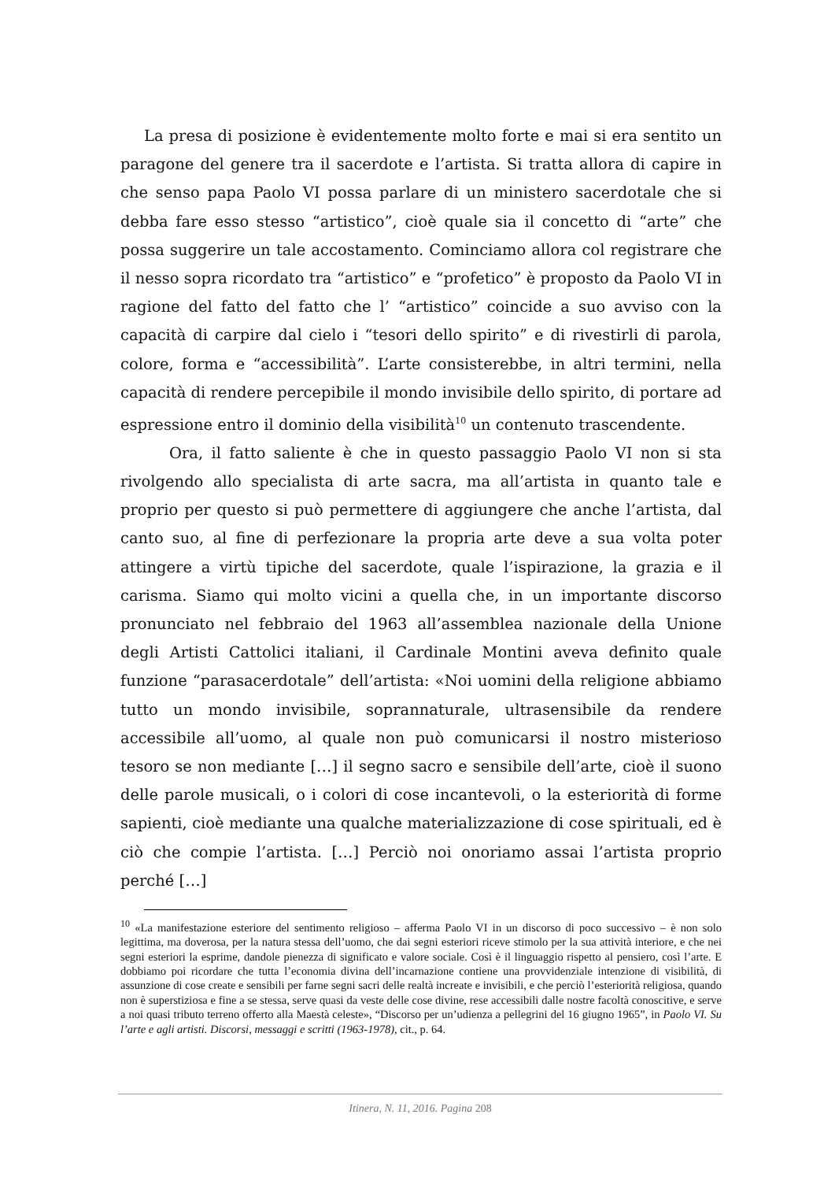La presa di posizione è evidentemente molto forte e mai si era sentito un paragone del genere tra il sacerdote e l’artista. Si tratta allora di capire in che senso papa Paolo VI possa parlare di un ministero sacerdotale che si debba fare esso stesso “artistico”, cioè quale sia il concetto di “arte” che possa suggerire un tale accostamento. Cominciamo allora col registrare che il nesso sopra ricordato tra “artistico” e “profetico” è proposto da Paolo VI in ragione del fatto del fatto che l’ “artistico” coincide a suo avviso con la capacità di carpire dal cielo i “tesori dello spirito” e di rivestirli di parola, colore, forma e “accessibilità”. L’arte consisterebbe, in altri termini, nella capacità di rendere percepibile il mondo invisibile dello spirito, di portare ad espressione entro il dominio della visibilità<sup>10</sup> un contenuto trascendente.
Ora, il fatto saliente è che in questo passaggio Paolo VI non si sta rivolgendo allo specialista di arte sacra, ma all’artista in quanto tale e proprio per questo si può permettere di aggiungere che anche l’artista, dal canto suo, al fine di perfezionare la propria arte deve a sua volta poter attingere a virtù tipiche del sacerdote, quale l’ispirazione, la grazia e il carisma. Siamo qui molto vicini a quella che, in un importante discorso pronunciato nel febbraio del 1963 all’assemblea nazionale della Unione degli Artisti Cattolici italiani, il Cardinale Montini aveva definito quale funzione “parasacerdotale” dell’artista: «Noi uomini della religione abbiamo tutto un mondo invisibile, soprannaturale, ultrasensibile da rendere accessibile all’uomo, al quale non può comunicarsi il nostro misterioso tesoro se non mediante […] il segno sacro e sensibile dell’arte, cioè il suono delle parole musicali, o i colori di cose incantevoli, o la esteriorità di forme sapienti, cioè mediante una qualche materializzazione di cose spirituali, ed è ciò che compie l’artista. […] Perciò noi onoriamo assai l’artista proprio perché […]
<sup>10</sup> «La manifestazione esteriore del sentimento religioso – afferma Paolo VI in un discorso di poco successivo – è non solo legittima, ma doverosa, per la natura stessa dell’uomo, che dai segni esteriori riceve stimolo per la sua attività interiore, e che nei segni esteriori la esprime, dandole pienezza di significato e valore sociale. Così è il linguaggio rispetto al pensiero, così l’arte. E dobbiamo poi ricordare che tutta l’economia divina dell’incarnazione contiene una provvidenziale intenzione di visibilità, di assunzione di cose create e sensibili per farne segni sacri delle realtà increate e invisibili, e che perciò l’esteriorità religiosa, quando non è superstiziosa e fine a se stessa, serve quasi da veste delle cose divine, rese accessibili dalle nostre facoltà conoscitive, e serve a noi quasi tributo terreno offerto alla Maestà celeste», “Discorso per un’udienza a pellegrini del 16 giugno 1965”, in Paolo VI. Su l’arte e agli artisti. Discorsi, messaggi e scritti (1963-1978), cit., p. 64.
Itinera, N. 11, 2016. Pagina 208